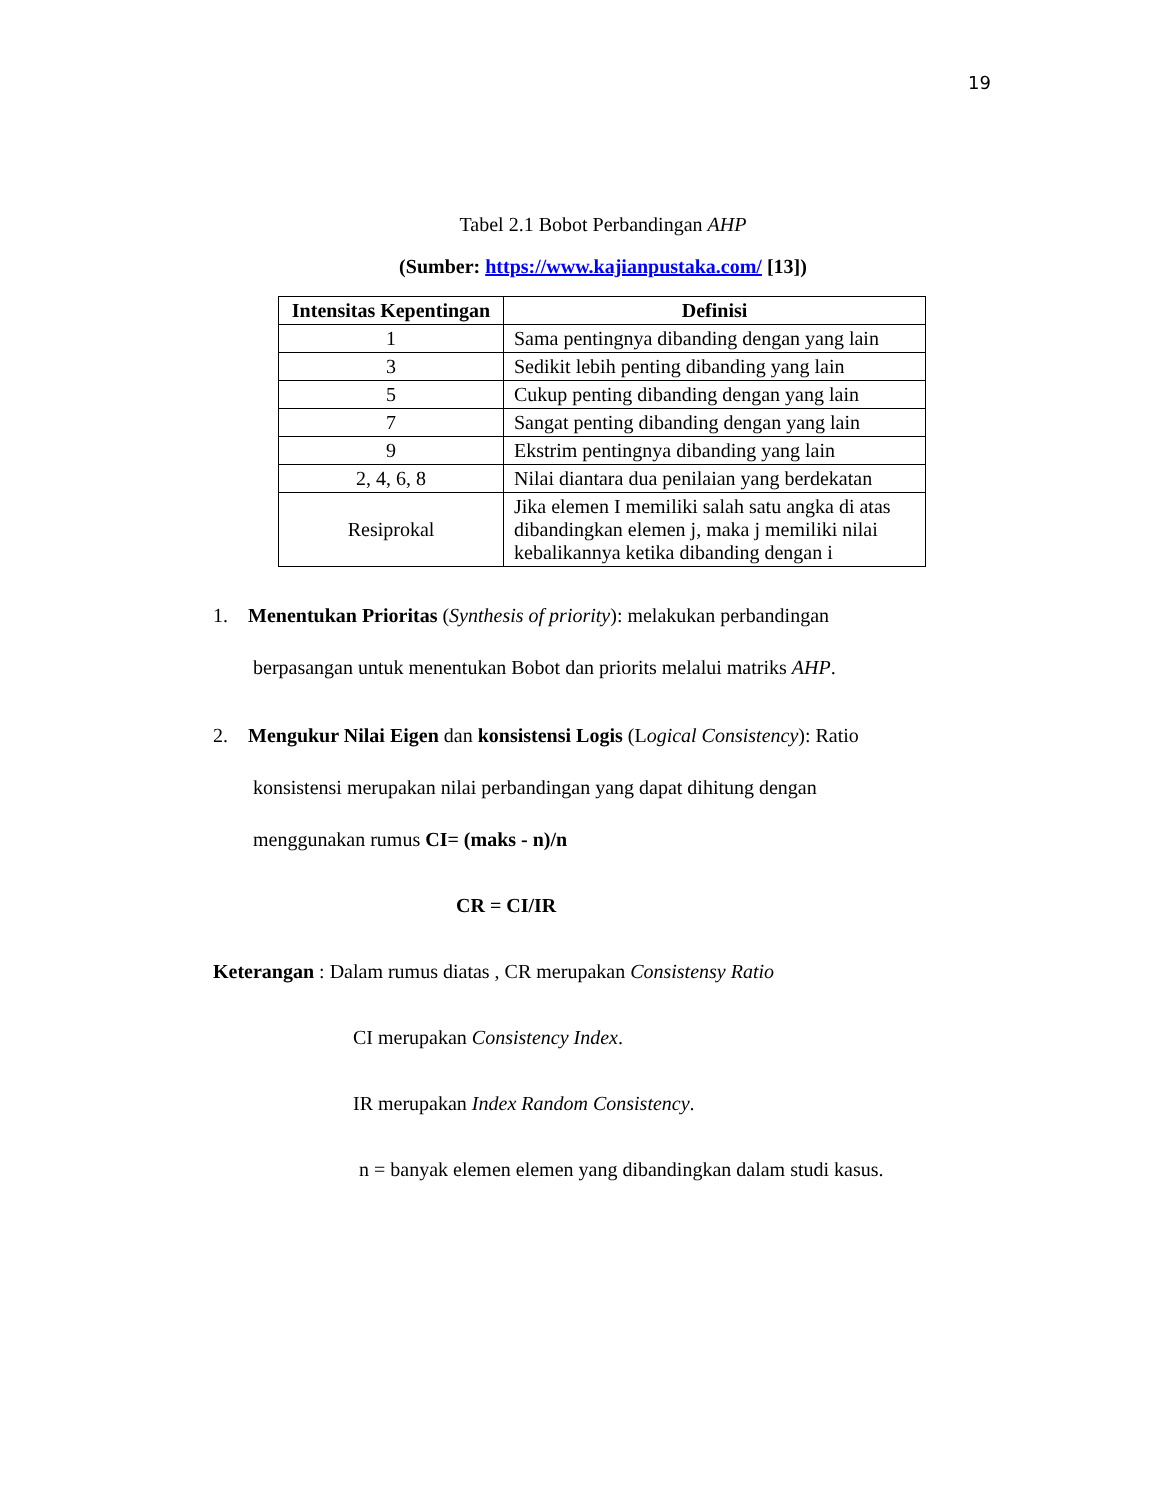19
Tabel 2.1 Bobot Perbandingan AHP
(Sumber: https://www.kajianpustaka.com/ [13])
| Intensitas Kepentingan | Definisi |
| --- | --- |
| 1 | Sama pentingnya dibanding dengan yang lain |
| 3 | Sedikit lebih penting dibanding yang lain |
| 5 | Cukup penting dibanding dengan yang lain |
| 7 | Sangat penting dibanding dengan yang lain |
| 9 | Ekstrim pentingnya dibanding yang lain |
| 2, 4, 6, 8 | Nilai diantara dua penilaian yang berdekatan |
| Resiprokal | Jika elemen I memiliki salah satu angka di atas dibandingkan elemen j, maka j memiliki nilai kebalikannya ketika dibanding dengan i |
1. Menentukan Prioritas (Synthesis of priority): melakukan perbandingan
berpasangan untuk menentukan Bobot dan priorits melalui matriks AHP.
2. Mengukur Nilai Eigen dan konsistensi Logis (Logical Consistency): Ratio
konsistensi merupakan nilai perbandingan yang dapat dihitung dengan
menggunakan rumus CI= (maks - n)/n
CR = CI/IR
Keterangan : Dalam rumus diatas , CR merupakan Consistensy Ratio
CI merupakan Consistency Index.
IR merupakan Index Random Consistency.
n = banyak elemen elemen yang dibandingkan dalam studi kasus.